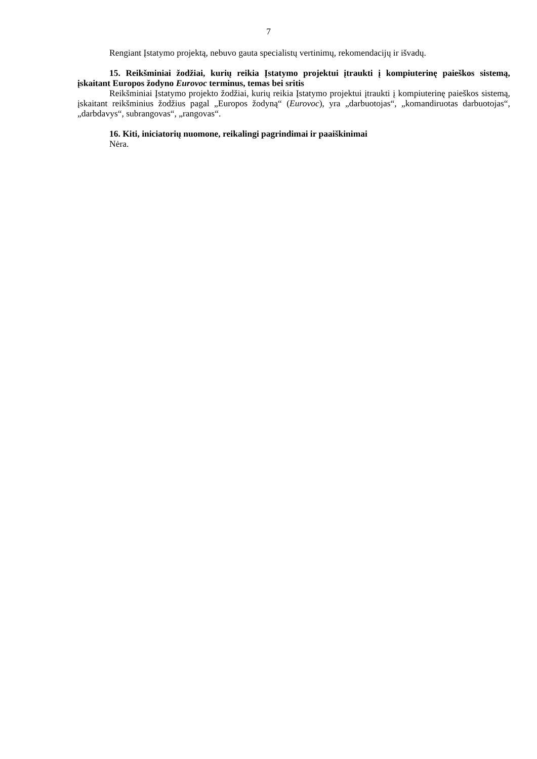7
Rengiant Įstatymo projektą, nebuvo gauta specialistų vertinimų, rekomendacijų ir išvadų.
15. Reikšminiai žodžiai, kurių reikia Įstatymo projektui įtraukti į kompiuterinę paieškos sistemą, įskaitant Europos žodyno Eurovoc terminus, temas bei sritis
Reikšminiai Įstatymo projekto žodžiai, kurių reikia Įstatymo projektui įtraukti į kompiuterinę paieškos sistemą, įskaitant reikšminius žodžius pagal „Europos žodyną“ (Eurovoc), yra „darbuotojas“, „komandiruotas darbuotojas“, „darbdavys“, subrangovas“, „rangovas“.
16. Kiti, iniciatorių nuomone, reikalingi pagrindimai ir paaiškinimai
Nėra.